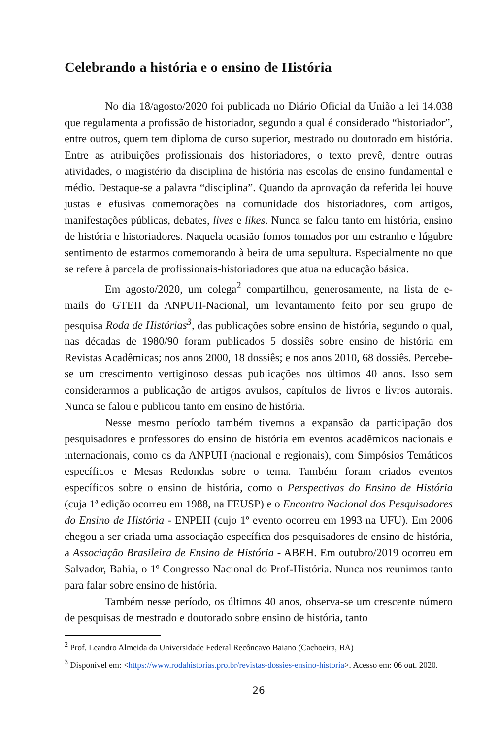Celebrando a história e o ensino de História
No dia 18/agosto/2020 foi publicada no Diário Oficial da União a lei 14.038 que regulamenta a profissão de historiador, segundo a qual é considerado “historiador”, entre outros, quem tem diploma de curso superior, mestrado ou doutorado em história. Entre as atribuições profissionais dos historiadores, o texto prevê, dentre outras atividades, o magistério da disciplina de história nas escolas de ensino fundamental e médio. Destaque-se a palavra “disciplina”. Quando da aprovação da referida lei houve justas e efusivas comemorações na comunidade dos historiadores, com artigos, manifestações públicas, debates, lives e likes. Nunca se falou tanto em história, ensino de história e historiadores. Naquela ocasião fomos tomados por um estranho e lúgubre sentimento de estarmos comemorando à beira de uma sepultura. Especialmente no que se refere à parcela de profissionais-historiadores que atua na educação básica.
Em agosto/2020, um colega<sup>2</sup> compartilhou, generosamente, na lista de e-mails do GTEH da ANPUH-Nacional, um levantamento feito por seu grupo de pesquisa Roda de Histórias<sup>3</sup>, das publicações sobre ensino de história, segundo o qual, nas décadas de 1980/90 foram publicados 5 dossiês sobre ensino de história em Revistas Acadêmicas; nos anos 2000, 18 dossiês; e nos anos 2010, 68 dossiês. Percebe-se um crescimento vertiginoso dessas publicações nos últimos 40 anos. Isso sem considerarmos a publicação de artigos avulsos, capítulos de livros e livros autorais. Nunca se falou e publicou tanto em ensino de história.
Nesse mesmo período também tivemos a expansão da participação dos pesquisadores e professores do ensino de história em eventos acadêmicos nacionais e internacionais, como os da ANPUH (nacional e regionais), com Simpósios Temáticos específicos e Mesas Redondas sobre o tema. Também foram criados eventos específicos sobre o ensino de história, como o Perspectivas do Ensino de História (cuja 1ª edição ocorreu em 1988, na FEUSP) e o Encontro Nacional dos Pesquisadores do Ensino de História - ENPEH (cujo 1º evento ocorreu em 1993 na UFU). Em 2006 chegou a ser criada uma associação específica dos pesquisadores de ensino de história, a Associação Brasileira de Ensino de História - ABEH. Em outubro/2019 ocorreu em Salvador, Bahia, o 1º Congresso Nacional do Prof-História. Nunca nos reunimos tanto para falar sobre ensino de história.
Também nesse período, os últimos 40 anos, observa-se um crescente número de pesquisas de mestrado e doutorado sobre ensino de história, tanto
<sup>2</sup> Prof. Leandro Almeida da Universidade Federal Recôncavo Baiano (Cachoeira, BA)
<sup>3</sup> Disponível em: <https://www.rodahistorias.pro.br/revistas-dossies-ensino-historia>. Acesso em: 06 out. 2020.
26